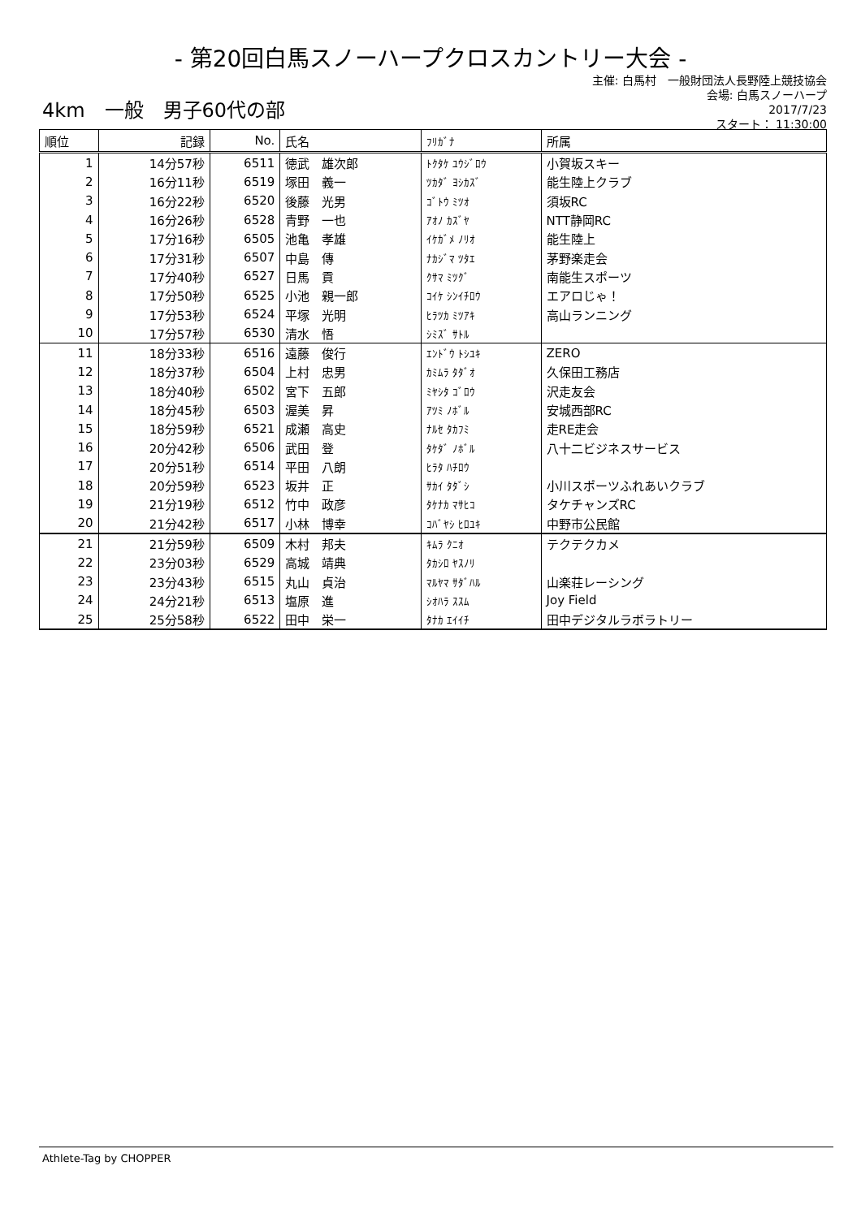- 第20回白馬スノーハープクロスカントリー大会 -
主催: 白馬村　一般財団法人長野陸上競技協会
会場: 白馬スノーハープ
2017/7/23
スタート： 11:30:00
4km　一般　男子60代の部
| 順位 | 記録 | No. | 氏名 | ﾌﾘｶﾞﾅ | 所属 |
| --- | --- | --- | --- | --- | --- |
| 1 | 14分57秒 | 6511 | 徳武 雄次郎 | ﾄｸﾀｹ ﾕｳｼﾞﾛｳ | 小賀坂スキー |
| 2 | 16分11秒 | 6519 | 塚田 義一 | ﾂｶﾀﾞ ﾖｼｶｽﾞ | 能生陸上クラブ |
| 3 | 16分22秒 | 6520 | 後藤 光男 | ｺﾞﾄｳ ﾐﾂｵ | 須坂RC |
| 4 | 16分26秒 | 6528 | 青野 一也 | ｱｵﾉ ｶｽﾞﾔ | NTT静岡RC |
| 5 | 17分16秒 | 6505 | 池亀 孝雄 | ｲｹｶﾞﾒ ﾉﾘｵ | 能生陸上 |
| 6 | 17分31秒 | 6507 | 中島 傳 | ﾅｶｼﾞﾏ ﾂﾀｴ | 茅野楽走会 |
| 7 | 17分40秒 | 6527 | 日馬 貢 | ｸｻﾏ ﾐﾂｸﾞ | 南能生スポーツ |
| 8 | 17分50秒 | 6525 | 小池 親一郎 | ｺｲｹ ｼﾝｲﾁﾛｳ | エアロじゃ！ |
| 9 | 17分53秒 | 6524 | 平塚 光明 | ﾋﾗﾂｶ ﾐﾂｱｷ | 高山ランニング |
| 10 | 17分57秒 | 6530 | 清水 悟 | ｼﾐｽﾞ ｻﾄﾙ | |
| 11 | 18分33秒 | 6516 | 遠藤 俊行 | ｴﾝﾄﾞｳ ﾄｼﾕｷ | ZERO |
| 12 | 18分37秒 | 6504 | 上村 忠男 | ｶﾐﾑﾗ ﾀﾀﾞｵ | 久保田工務店 |
| 13 | 18分40秒 | 6502 | 宮下 五郎 | ﾐﾔｼﾀ ｺﾞﾛｳ | 沢走友会 |
| 14 | 18分45秒 | 6503 | 渥美 昇 | ｱﾂﾐ ﾉﾎﾞﾙ | 安城西部RC |
| 15 | 18分59秒 | 6521 | 成瀬 高史 | ﾅﾙｾ ﾀｶﾌﾐ | 走RE走会 |
| 16 | 20分42秒 | 6506 | 武田 登 | ﾀｹﾀﾞ ﾉﾎﾞﾙ | 八十二ビジネスサービス |
| 17 | 20分51秒 | 6514 | 平田 八朗 | ﾋﾗﾀ ﾊﾁﾛｳ | |
| 18 | 20分59秒 | 6523 | 坂井 正 | ｻｶｲ ﾀﾀﾞｼ | 小川スポーツふれあいクラブ |
| 19 | 21分19秒 | 6512 | 竹中 政彦 | ﾀｹﾅｶ ﾏｻﾋｺ | タケチャンズRC |
| 20 | 21分42秒 | 6517 | 小林 博幸 | ｺﾊﾞﾔｼ ﾋﾛﾕｷ | 中野市公民館 |
| 21 | 21分59秒 | 6509 | 木村 邦夫 | ｷﾑﾗ ｸﾆｵ | テクテクカメ |
| 22 | 23分03秒 | 6529 | 高城 靖典 | ﾀｶｼﾛ ﾔｽﾉﾘ | |
| 23 | 23分43秒 | 6515 | 丸山 貞治 | ﾏﾙﾔﾏ ｻﾀﾞﾊﾙ | 山楽荘レーシング |
| 24 | 24分21秒 | 6513 | 塩原 進 | ｼｵﾊﾗ ｽｽﾑ | Joy Field |
| 25 | 25分58秒 | 6522 | 田中 栄一 | ﾀﾅｶ ｴｲｲﾁ | 田中デジタルラボラトリー |
Athlete-Tag by CHOPPER